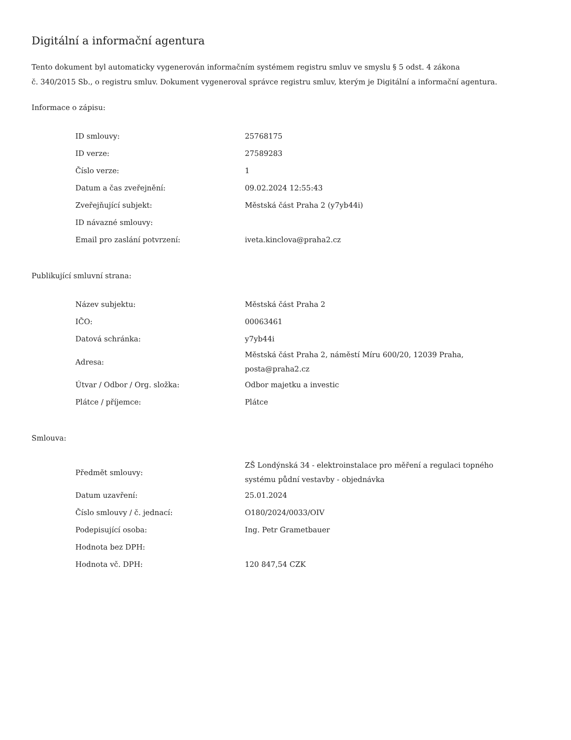Digitální a informační agentura
Tento dokument byl automaticky vygenerován informačním systémem registru smluv ve smyslu § 5 odst. 4 zákona
č. 340/2015 Sb., o registru smluv. Dokument vygeneroval správce registru smluv, kterým je Digitální a informační agentura.
Informace o zápisu:
| ID smlouvy: | 25768175 |
| ID verze: | 27589283 |
| Číslo verze: | 1 |
| Datum a čas zveřejnění: | 09.02.2024 12:55:43 |
| Zveřejňující subjekt: | Městská část Praha 2 (y7yb44i) |
| ID návazné smlouvy: | |
| Email pro zaslání potvrzení: | iveta.kinclova@praha2.cz |
Publikující smluvní strana:
| Název subjektu: | Městská část Praha 2 |
| IČO: | 00063461 |
| Datová schránka: | y7yb44i |
| Adresa: | Městská část Praha 2, náměstí Míru 600/20, 12039 Praha, posta@praha2.cz |
| Útvar / Odbor / Org. složka: | Odbor majetku a investic |
| Plátce / příjemce: | Plátce |
Smlouva:
| Předmět smlouvy: | ZŠ Londýnská 34 - elektroinstalace pro měření a regulaci topného systému půdní vestavby - objednávka |
| Datum uzavření: | 25.01.2024 |
| Číslo smlouvy / č. jednací: | O180/2024/0033/OIV |
| Podepisující osoba: | Ing. Petr Grametbauer |
| Hodnota bez DPH: | |
| Hodnota vč. DPH: | 120 847,54 CZK |